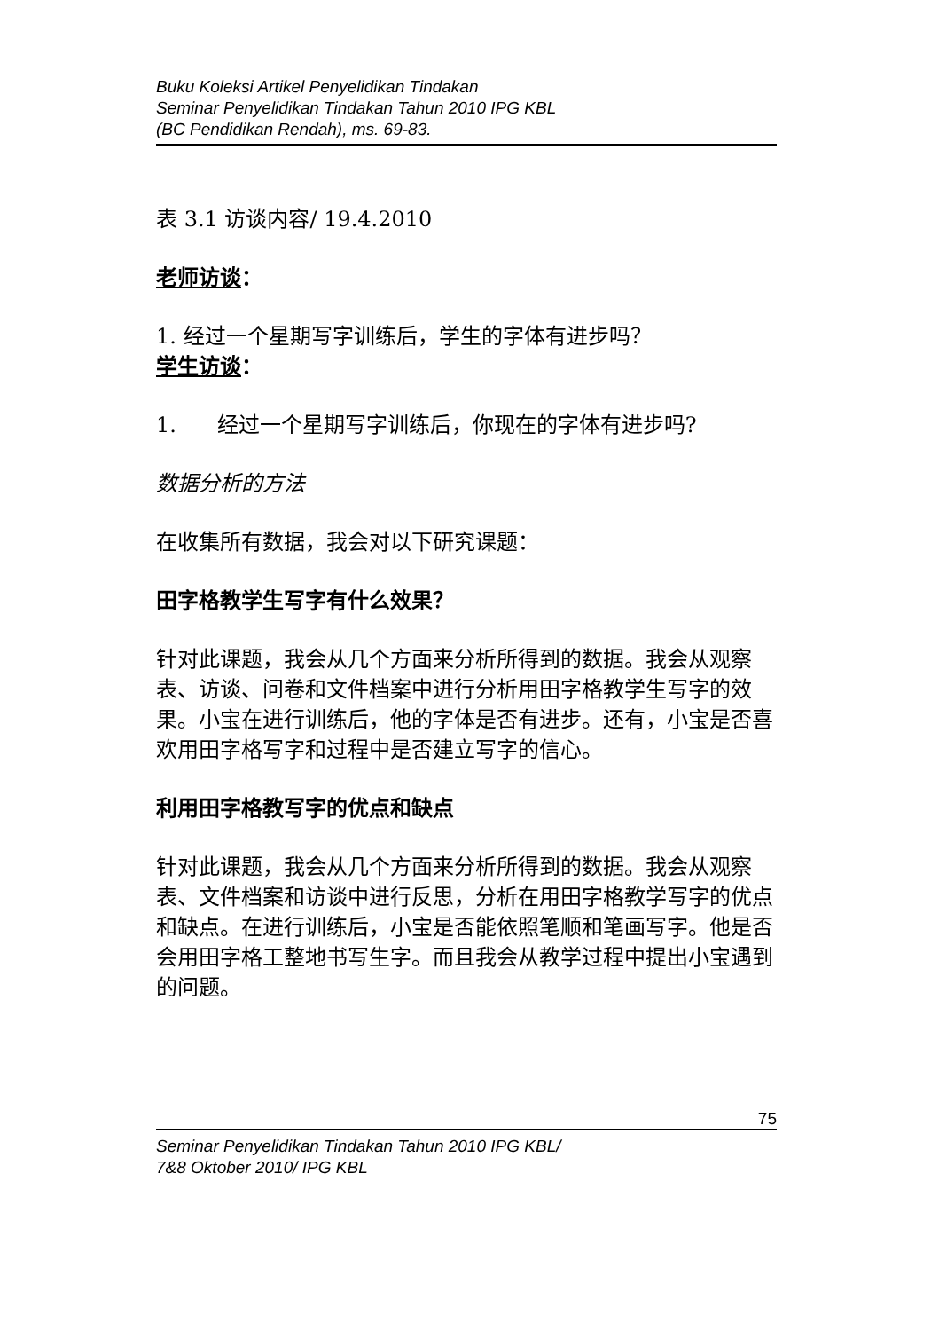Buku Koleksi Artikel Penyelidikan Tindakan
Seminar Penyelidikan Tindakan Tahun 2010 IPG KBL
(BC Pendidikan Rendah), ms. 69-83.
表 3.1 访谈内容/ 19.4.2010
老师访谈：
1. 经过一个星期写字训练后，学生的字体有进步吗？
学生访谈：
1. 经过一个星期写字训练后，你现在的字体有进步吗?
数据分析的方法
在收集所有数据，我会对以下研究课题：
田字格教学生写字有什么效果？
针对此课题，我会从几个方面来分析所得到的数据。我会从观察表、访谈、问卷和文件档案中进行分析用田字格教学生写字的效果。小宝在进行训练后，他的字体是否有进步。还有，小宝是否喜欢用田字格写字和过程中是否建立写字的信心。
利用田字格教写字的优点和缺点
针对此课题，我会从几个方面来分析所得到的数据。我会从观察表、文件档案和访谈中进行反思，分析在用田字格教学写字的优点和缺点。在进行训练后，小宝是否能依照笔顺和笔画写字。他是否会用田字格工整地书写生字。而且我会从教学过程中提出小宝遇到的问题。
75
Seminar Penyelidikan Tindakan Tahun 2010 IPG KBL/
7&8 Oktober 2010/ IPG KBL